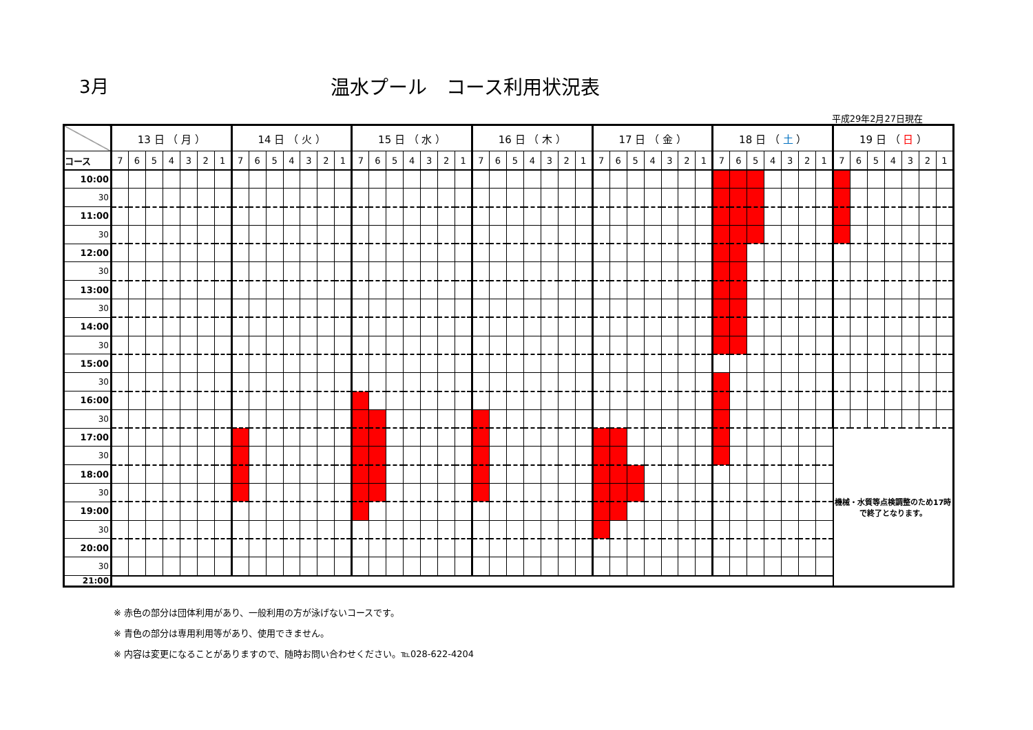3月 温水プール　コース利用状況表
平成29年2月27日現在
| | 13 日 （ 月 ） | | | | | | | 14 日 （ 火 ） | | | | | | | 15 日 （ 水 ） | | | | | | | 16 日 （ 木 ） | | | | | | | 17 日 （ 金 ） | | | | | | | 18 日 （ 土 ） | | | | | | | 19 日 （ 日 ） | | | | | | |
| --- | --- | --- | --- | --- | --- | --- | --- | --- | --- | --- | --- | --- | --- | --- | --- | --- | --- | --- | --- | --- | --- | --- | --- | --- | --- | --- | --- | --- | --- | --- | --- | --- | --- | --- | --- | --- | --- | --- | --- | --- | --- | --- | --- | --- | --- | --- | --- | --- | --- |
| コース | 7 | 6 | 5 | 4 | 3 | 2 | 1 | 7 | 6 | 5 | 4 | 3 | 2 | 1 | 7 | 6 | 5 | 4 | 3 | 2 | 1 | 7 | 6 | 5 | 4 | 3 | 2 | 1 | 7 | 6 | 5 | 4 | 3 | 2 | 1 | 7 | 6 | 5 | 4 | 3 | 2 | 1 | 7 | 6 | 5 | 4 | 3 | 2 | 1 |
| 10:00 | | | | | | | | | | | | | | | | | | | | | | | | | | | | | | | | | | | | | | | | | | | | | | | | | |
| 30 | | | | | | | | | | | | | | | | | | | | | | | | | | | | | | | | | | | | | | | | | | | | | | | | | |
| 11:00 | | | | | | | | | | | | | | | | | | | | | | | | | | | | | | | | | | | | | | | | | | | | | | | | | |
| 30 | | | | | | | | | | | | | | | | | | | | | | | | | | | | | | | | | | | | | | | | | | | | | | | | | |
| 12:00 | | | | | | | | | | | | | | | | | | | | | | | | | | | | | | | | | | | | | | | | | | | | | | | | | |
| 30 | | | | | | | | | | | | | | | | | | | | | | | | | | | | | | | | | | | | | | | | | | | | | | | | | |
| 13:00 | | | | | | | | | | | | | | | | | | | | | | | | | | | | | | | | | | | | | | | | | | | | | | | | | |
| 30 | | | | | | | | | | | | | | | | | | | | | | | | | | | | | | | | | | | | | | | | | | | | | | | | | |
| 14:00 | | | | | | | | | | | | | | | | | | | | | | | | | | | | | | | | | | | | | | | | | | | | | | | | | |
| 30 | | | | | | | | | | | | | | | | | | | | | | | | | | | | | | | | | | | | | | | | | | | | | | | | | |
| 15:00 | | | | | | | | | | | | | | | | | | | | | | | | | | | | | | | | | | | | | | | | | | | | | | | | | |
| 30 | | | | | | | | | | | | | | | | | | | | | | | | | | | | | | | | | | | | | | | | | | | | | | | | | |
| 16:00 | | | | | | | | | | | | | | | | | | | | | | | | | | | | | | | | | | | | | | | | | | | | | | | | | |
| 30 | | | | | | | | | | | | | | | | | | | | | | | | | | | | | | | | | | | | | | | | | | | | | | | | | |
| 17:00 | | | | | | | | | | | | | | | | | | | | | | | | | | | | | | | | | | | | | | | | | | | 機械・水質等点検調整のため17時で終了となります。 | | | | | | |
| 30 | | | | | | | | | | | | | | | | | | | | | | | | | | | | | | | | | | | | | | | | | | | | | | | | | |
| 18:00 | | | | | | | | | | | | | | | | | | | | | | | | | | | | | | | | | | | | | | | | | | | | | | | | | |
| 30 | | | | | | | | | | | | | | | | | | | | | | | | | | | | | | | | | | | | | | | | | | | | | | | | | |
| 19:00 | | | | | | | | | | | | | | | | | | | | | | | | | | | | | | | | | | | | | | | | | | | | | | | | | |
| 30 | | | | | | | | | | | | | | | | | | | | | | | | | | | | | | | | | | | | | | | | | | | | | | | | | |
| 20:00 | | | | | | | | | | | | | | | | | | | | | | | | | | | | | | | | | | | | | | | | | | | | | | | | | |
| 30 | | | | | | | | | | | | | | | | | | | | | | | | | | | | | | | | | | | | | | | | | | | | | | | | | |
| 21:00 | | | | | | | | | | | | | | | | | | | | | | | | | | | | | | | | | | | | | | | | | | | | | | | | | |
※ 赤色の部分は団体利用があり、一般利用の方が泳げないコースです。
※ 青色の部分は専用利用等があり、使用できません。
※ 内容は変更になることがありますので、随時お問い合わせください。℡028-622-4204